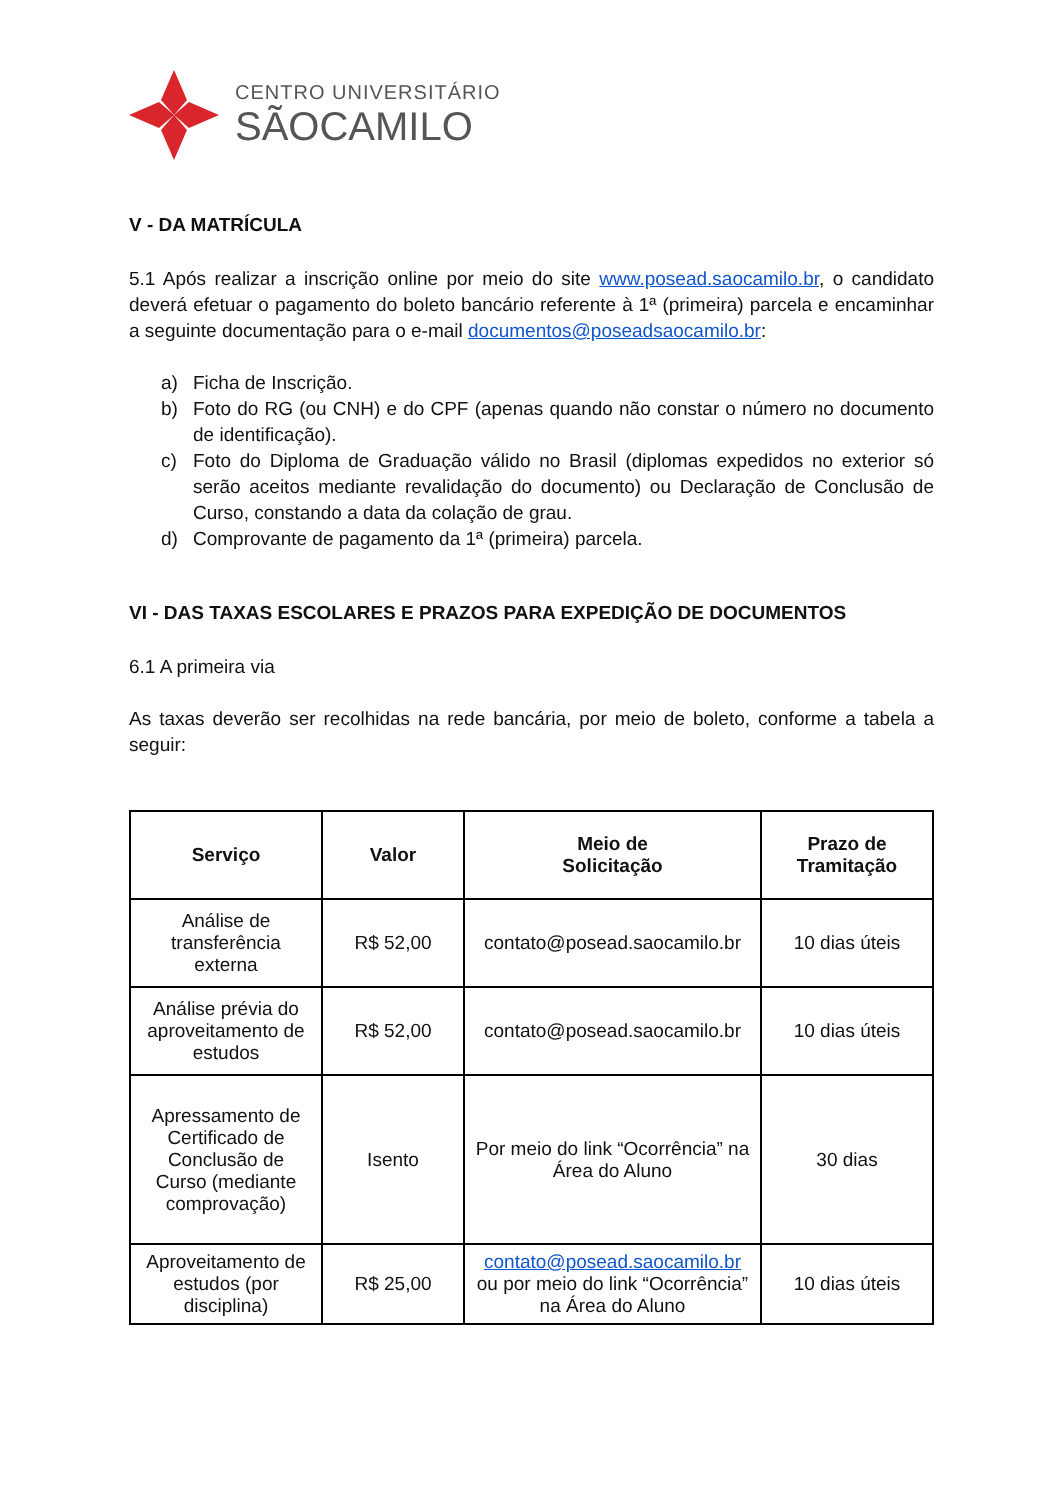CENTRO UNIVERSITÁRIO
SÃOCAMILO
V - DA MATRÍCULA
5.1 Após realizar a inscrição online por meio do site www.posead.saocamilo.br, o candidato deverá efetuar o pagamento do boleto bancário referente à 1ª (primeira) parcela e encaminhar a seguinte documentação para o e-mail documentos@poseadsaocamilo.br:
a) Ficha de Inscrição.
b) Foto do RG (ou CNH) e do CPF (apenas quando não constar o número no documento de identificação).
c) Foto do Diploma de Graduação válido no Brasil (diplomas expedidos no exterior só serão aceitos mediante revalidação do documento) ou Declaração de Conclusão de Curso, constando a data da colação de grau.
d) Comprovante de pagamento da 1ª (primeira) parcela.
VI - DAS TAXAS ESCOLARES E PRAZOS PARA EXPEDIÇÃO DE DOCUMENTOS
6.1 A primeira via
As taxas deverão ser recolhidas na rede bancária, por meio de boleto, conforme a tabela a seguir:
| Serviço | Valor | Meio de Solicitação | Prazo de Tramitação |
| --- | --- | --- | --- |
| Análise de transferência externa | R$ 52,00 | contato@posead.saocamilo.br | 10 dias úteis |
| Análise prévia do aproveitamento de estudos | R$ 52,00 | contato@posead.saocamilo.br | 10 dias úteis |
| Apressamento de Certificado de Conclusão de Curso (mediante comprovação) | Isento | Por meio do link “Ocorrência” na Área do Aluno | 30 dias |
| Aproveitamento de estudos (por disciplina) | R$ 25,00 | contato@posead.saocamilo.br ou por meio do link “Ocorrência” na Área do Aluno | 10 dias úteis |